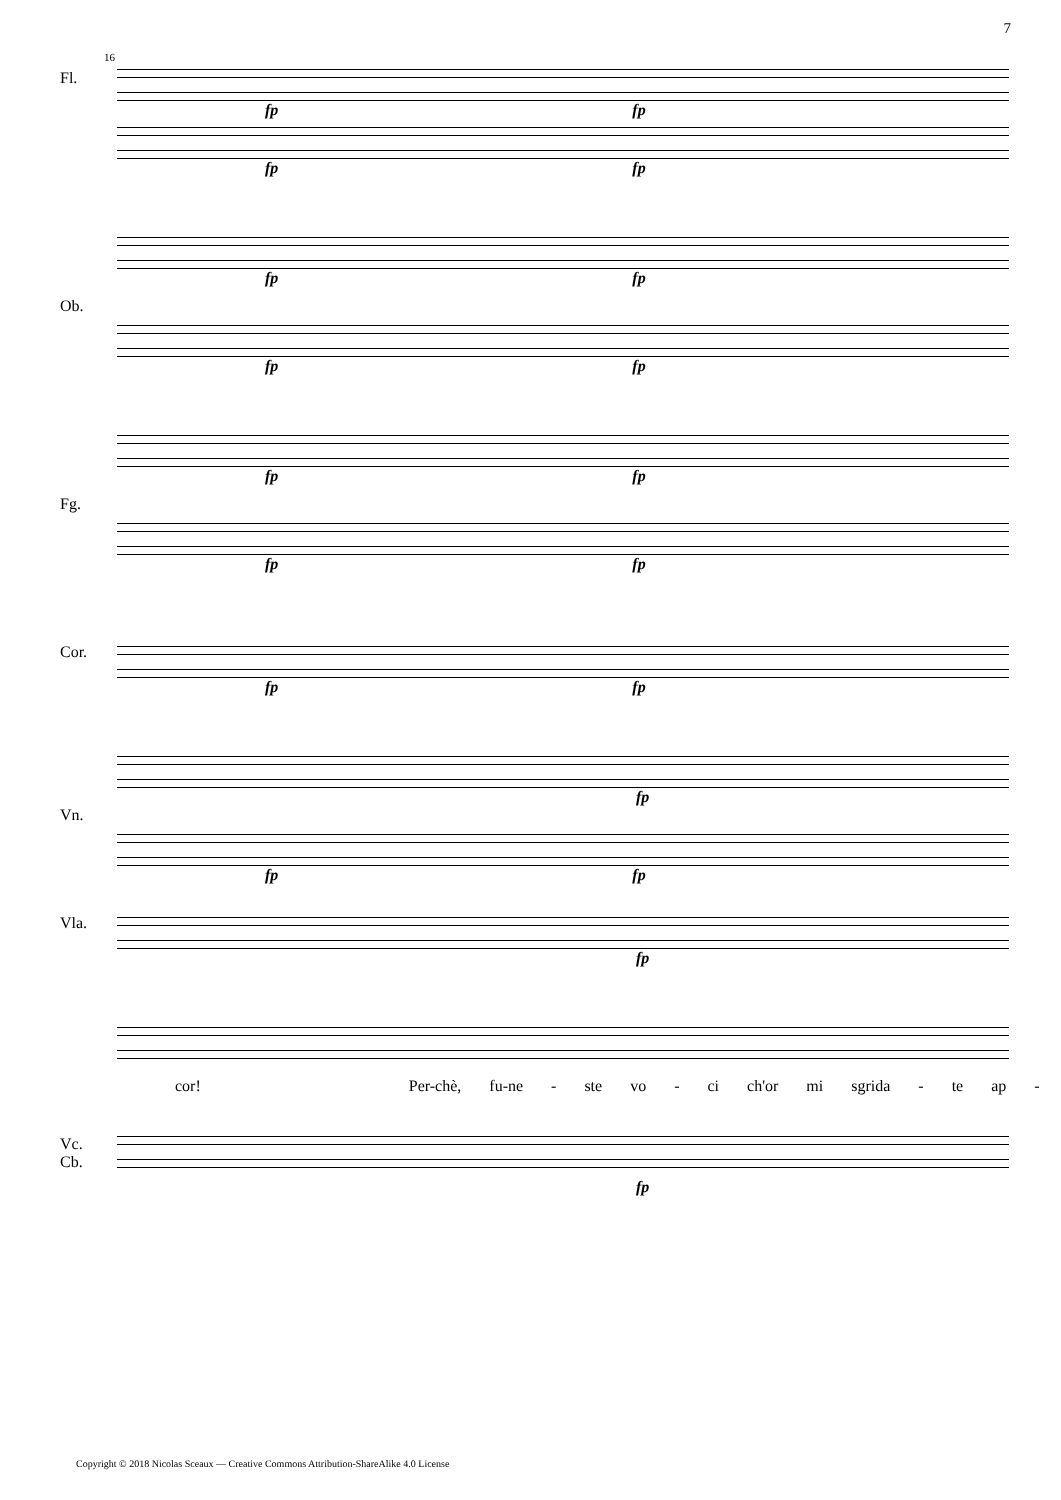7
16
fp fp
Fl.
fp fp
fp fp
Ob.
fp fp
fp fp
Fg.
fp fp
Cor.
fp fp
fp
Vn.
fp fp
Vla.
fp
cor! Per-chè, fu-ne - ste vo - ci ch'or mi sgrida - te ap -
Vc.
Cb.
fp
Copyright © 2018 Nicolas Sceaux — Creative Commons Attribution-ShareAlike 4.0 License